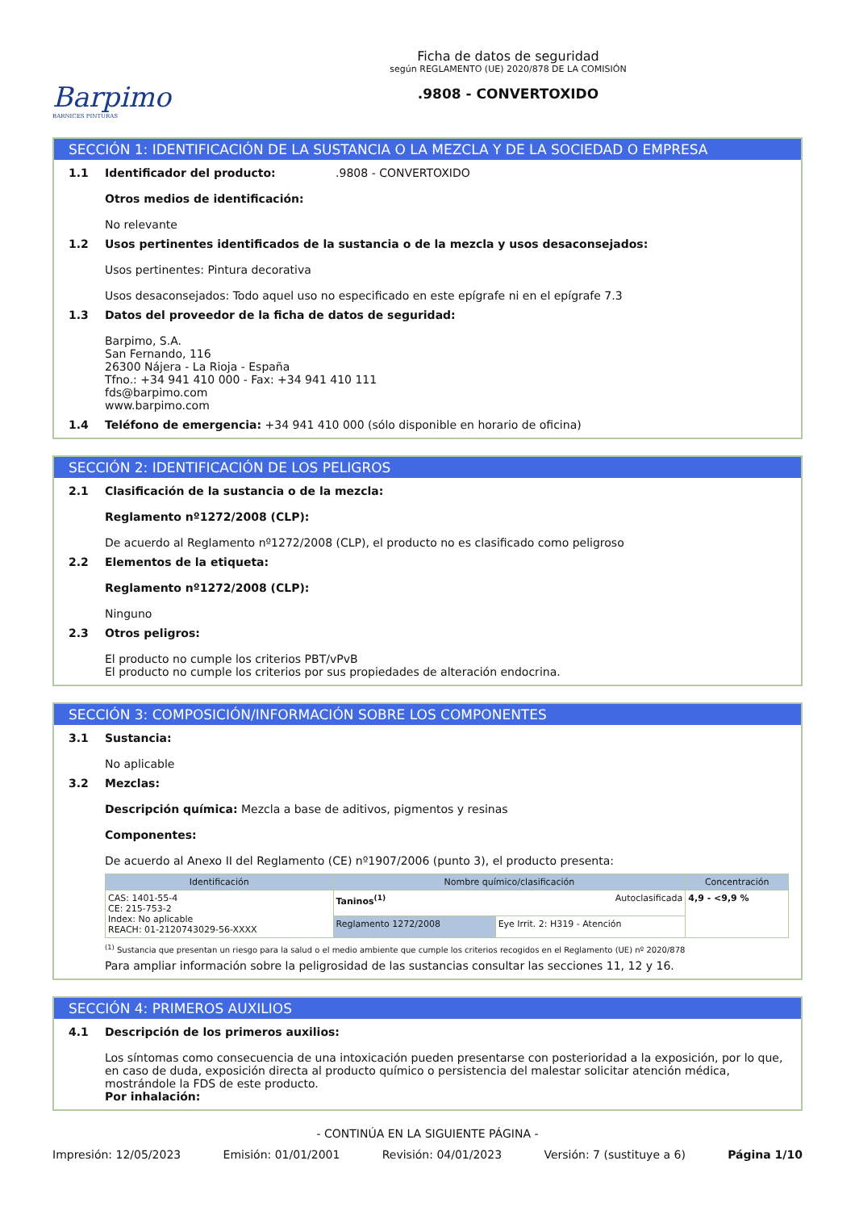Barpimo
BARNICES PINTURAS
Ficha de datos de seguridad
según REGLAMENTO (UE) 2020/878 DE LA COMISIÓN
.9808 - CONVERTOXIDO
SECCIÓN 1: IDENTIFICACIÓN DE LA SUSTANCIA O LA MEZCLA Y DE LA SOCIEDAD O EMPRESA
1.1 Identificador del producto: .9808 - CONVERTOXIDO
Otros medios de identificación:
No relevante
1.2 Usos pertinentes identificados de la sustancia o de la mezcla y usos desaconsejados:
Usos pertinentes: Pintura decorativa
Usos desaconsejados: Todo aquel uso no especificado en este epígrafe ni en el epígrafe 7.3
1.3 Datos del proveedor de la ficha de datos de seguridad:
Barpimo, S.A.
San Fernando, 116
26300 Nájera - La Rioja - España
Tfno.: +34 941 410 000 - Fax: +34 941 410 111
fds@barpimo.com
www.barpimo.com
1.4 Teléfono de emergencia: +34 941 410 000 (sólo disponible en horario de oficina)
SECCIÓN 2: IDENTIFICACIÓN DE LOS PELIGROS
2.1 Clasificación de la sustancia o de la mezcla:
Reglamento nº1272/2008 (CLP):
De acuerdo al Reglamento nº1272/2008 (CLP), el producto no es clasificado como peligroso
2.2 Elementos de la etiqueta:
Reglamento nº1272/2008 (CLP):
Ninguno
2.3 Otros peligros:
El producto no cumple los criterios PBT/vPvB
El producto no cumple los criterios por sus propiedades de alteración endocrina.
SECCIÓN 3: COMPOSICIÓN/INFORMACIÓN SOBRE LOS COMPONENTES
3.1 Sustancia:
No aplicable
3.2 Mezclas:
Descripción química: Mezcla a base de aditivos, pigmentos y resinas
Componentes:
De acuerdo al Anexo II del Reglamento (CE) nº1907/2006 (punto 3), el producto presenta:
| Identificación | Nombre químico/clasificación | | Concentración |
| --- | --- | --- | --- |
| CAS: 1401-55-4 CE: 215-753-2 Index: No aplicable REACH: 01-2120743029-56-XXXX | Taninos<sup>(1)</sup> Autoclasificada | | 4,9 - <9,9 % |
| | Reglamento 1272/2008 | Eye Irrit. 2: H319 - Atención | |
<sup>(1)</sup> Sustancia que presentan un riesgo para la salud o el medio ambiente que cumple los criterios recogidos en el Reglamento (UE) nº 2020/878
Para ampliar información sobre la peligrosidad de las sustancias consultar las secciones 11, 12 y 16.
SECCIÓN 4: PRIMEROS AUXILIOS
4.1 Descripción de los primeros auxilios:
Los síntomas como consecuencia de una intoxicación pueden presentarse con posterioridad a la exposición, por lo que, en caso de duda, exposición directa al producto químico o persistencia del malestar solicitar atención médica, mostrándole la FDS de este producto.
Por inhalación:
- CONTINÚA EN LA SIGUIENTE PÁGINA -
Impresión: 12/05/2023 Emisión: 01/01/2001 Revisión: 04/01/2023 Versión: 7 (sustituye a 6) Página 1/10